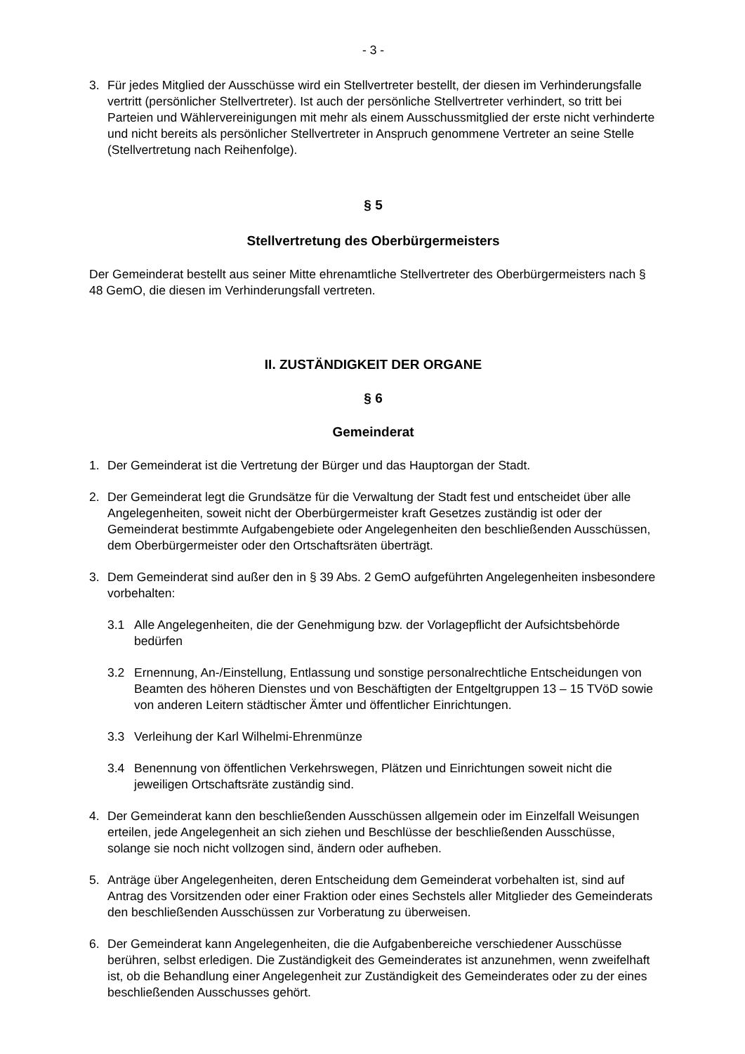- 3 -
3. Für jedes Mitglied der Ausschüsse wird ein Stellvertreter bestellt, der diesen im Verhinderungsfalle vertritt (persönlicher Stellvertreter). Ist auch der persönliche Stellvertreter verhindert, so tritt bei Parteien und Wählervereinigungen mit mehr als einem Ausschussmitglied der erste nicht verhinderte und nicht bereits als persönlicher Stellvertreter in Anspruch genommene Vertreter an seine Stelle (Stellvertretung nach Reihenfolge).
§ 5
Stellvertretung des Oberbürgermeisters
Der Gemeinderat bestellt aus seiner Mitte ehrenamtliche Stellvertreter des Oberbürgermeisters nach § 48 GemO, die diesen im Verhinderungsfall vertreten.
II. ZUSTÄNDIGKEIT DER ORGANE
§ 6
Gemeinderat
1. Der Gemeinderat ist die Vertretung der Bürger und das Hauptorgan der Stadt.
2. Der Gemeinderat legt die Grundsätze für die Verwaltung der Stadt fest und entscheidet über alle Angelegenheiten, soweit nicht der Oberbürgermeister kraft Gesetzes zuständig ist oder der Gemeinderat bestimmte Aufgabengebiete oder Angelegenheiten den beschließenden Ausschüssen, dem Oberbürgermeister oder den Ortschaftsräten überträgt.
3. Dem Gemeinderat sind außer den in § 39 Abs. 2 GemO aufgeführten Angelegenheiten insbesondere vorbehalten:
3.1 Alle Angelegenheiten, die der Genehmigung bzw. der Vorlagepflicht der Aufsichtsbehörde bedürfen
3.2 Ernennung, An-/Einstellung, Entlassung und sonstige personalrechtliche Entscheidungen von Beamten des höheren Dienstes und von Beschäftigten der Entgeltgruppen 13 – 15 TVöD sowie von anderen Leitern städtischer Ämter und öffentlicher Einrichtungen.
3.3 Verleihung der Karl Wilhelmi-Ehrenmünze
3.4 Benennung von öffentlichen Verkehrswegen, Plätzen und Einrichtungen soweit nicht die jeweiligen Ortschaftsräte zuständig sind.
4. Der Gemeinderat kann den beschließenden Ausschüssen allgemein oder im Einzelfall Weisungen erteilen, jede Angelegenheit an sich ziehen und Beschlüsse der beschließenden Ausschüsse, solange sie noch nicht vollzogen sind, ändern oder aufheben.
5. Anträge über Angelegenheiten, deren Entscheidung dem Gemeinderat vorbehalten ist, sind auf Antrag des Vorsitzenden oder einer Fraktion oder eines Sechstels aller Mitglieder des Gemeinderats den beschließenden Ausschüssen zur Vorberatung zu überweisen.
6. Der Gemeinderat kann Angelegenheiten, die die Aufgabenbereiche verschiedener Ausschüsse berühren, selbst erledigen. Die Zuständigkeit des Gemeinderates ist anzunehmen, wenn zweifelhaft ist, ob die Behandlung einer Angelegenheit zur Zuständigkeit des Gemeinderates oder zu der eines beschließenden Ausschusses gehört.